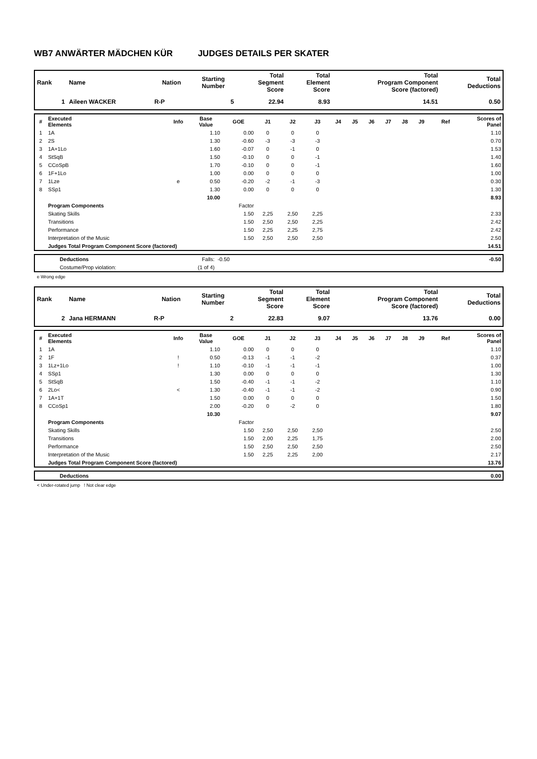WB7 ANWÄRTER MÄDCHEN KÜR JUDGES DETAILS PER SKATER
| Rank | Name | Nation | Starting Number | Total Segment Score | Total Element Score | Total Program Component Score (factored) | Total Deductions |
| --- | --- | --- | --- | --- | --- | --- | --- |
| 1 | Aileen WACKER | R-P | 5 | 22.94 | 8.93 | 14.51 | 0.50 |
| # | Executed Elements | Info | Base Value | GOE | J1 | J2 | J3 | J4 | J5 | J6 | J7 | J8 | J9 | Ref | Scores of Panel |
| --- | --- | --- | --- | --- | --- | --- | --- | --- | --- | --- | --- | --- | --- | --- | --- |
| 1 | 1A | | 1.10 | 0.00 | 0 | 0 | 0 | | | | | | | | 1.10 |
| 2 | 2S | | 1.30 | -0.60 | -3 | -3 | -3 | | | | | | | | 0.70 |
| 3 | 1A+1Lo | | 1.60 | -0.07 | 0 | -1 | 0 | | | | | | | | 1.53 |
| 4 | StSqB | | 1.50 | -0.10 | 0 | 0 | -1 | | | | | | | | 1.40 |
| 5 | CCoSpB | | 1.70 | -0.10 | 0 | 0 | -1 | | | | | | | | 1.60 |
| 6 | 1F+1Lo | | 1.00 | 0.00 | 0 | 0 | 0 | | | | | | | | 1.00 |
| 7 | 1Lze | e | 0.50 | -0.20 | -2 | -1 | -3 | | | | | | | | 0.30 |
| 8 | SSp1 | | 1.30 | 0.00 | 0 | 0 | 0 | | | | | | | | 1.30 |
| | | | 10.00 | | | | | | | | | | | | 8.93 |
| | Program Components | | | Factor | | | | | | | | | | | |
| | Skating Skills | | | 1.50 | 2,25 | 2,50 | 2,25 | | | | | | | | 2.33 |
| | Transitions | | | 1.50 | 2,50 | 2,50 | 2,25 | | | | | | | | 2.42 |
| | Performance | | | 1.50 | 2,25 | 2,25 | 2,75 | | | | | | | | 2.42 |
| | Interpretation of the Music | | | 1.50 | 2,50 | 2,50 | 2,50 | | | | | | | | 2.50 |
| | Judges Total Program Component Score (factored) | | | | | | | | | | | | | | 14.51 |
| | Deductions | Falls: | -0.50 | -0.50 |
| | Costume/Prop violation: | (1 of 4) | | |
e Wrong edge
| Rank | Name | Nation | Starting Number | Total Segment Score | Total Element Score | Total Program Component Score (factored) | Total Deductions |
| --- | --- | --- | --- | --- | --- | --- | --- |
| 2 | Jana HERMANN | R-P | 2 | 22.83 | 9.07 | 13.76 | 0.00 |
| # | Executed Elements | Info | Base Value | GOE | J1 | J2 | J3 | J4 | J5 | J6 | J7 | J8 | J9 | Ref | Scores of Panel |
| --- | --- | --- | --- | --- | --- | --- | --- | --- | --- | --- | --- | --- | --- | --- | --- |
| 1 | 1A | | 1.10 | 0.00 | 0 | 0 | 0 | | | | | | | | 1.10 |
| 2 | 1F | ! | 0.50 | -0.13 | -1 | -1 | -2 | | | | | | | | 0.37 |
| 3 | 1Lz+1Lo | ! | 1.10 | -0.10 | -1 | -1 | -1 | | | | | | | | 1.00 |
| 4 | SSp1 | | 1.30 | 0.00 | 0 | 0 | 0 | | | | | | | | 1.30 |
| 5 | StSqB | | 1.50 | -0.40 | -1 | -1 | -2 | | | | | | | | 1.10 |
| 6 | 2Lo< | < | 1.30 | -0.40 | -1 | -1 | -2 | | | | | | | | 0.90 |
| 7 | 1A+1T | | 1.50 | 0.00 | 0 | 0 | 0 | | | | | | | | 1.50 |
| 8 | CCoSp1 | | 2.00 | -0.20 | 0 | -2 | 0 | | | | | | | | 1.80 |
| | | | 10.30 | | | | | | | | | | | | 9.07 |
| | Program Components | | | Factor | | | | | | | | | | | |
| | Skating Skills | | | 1.50 | 2,50 | 2,50 | 2,50 | | | | | | | | 2.50 |
| | Transitions | | | 1.50 | 2,00 | 2,25 | 1,75 | | | | | | | | 2.00 |
| | Performance | | | 1.50 | 2,50 | 2,50 | 2,50 | | | | | | | | 2.50 |
| | Interpretation of the Music | | | 1.50 | 2,25 | 2,25 | 2,00 | | | | | | | | 2.17 |
| | Judges Total Program Component Score (factored) | | | | | | | | | | | | | | 13.76 |
| | Deductions | 0.00 |
< Under-rotated jump ! Not clear edge